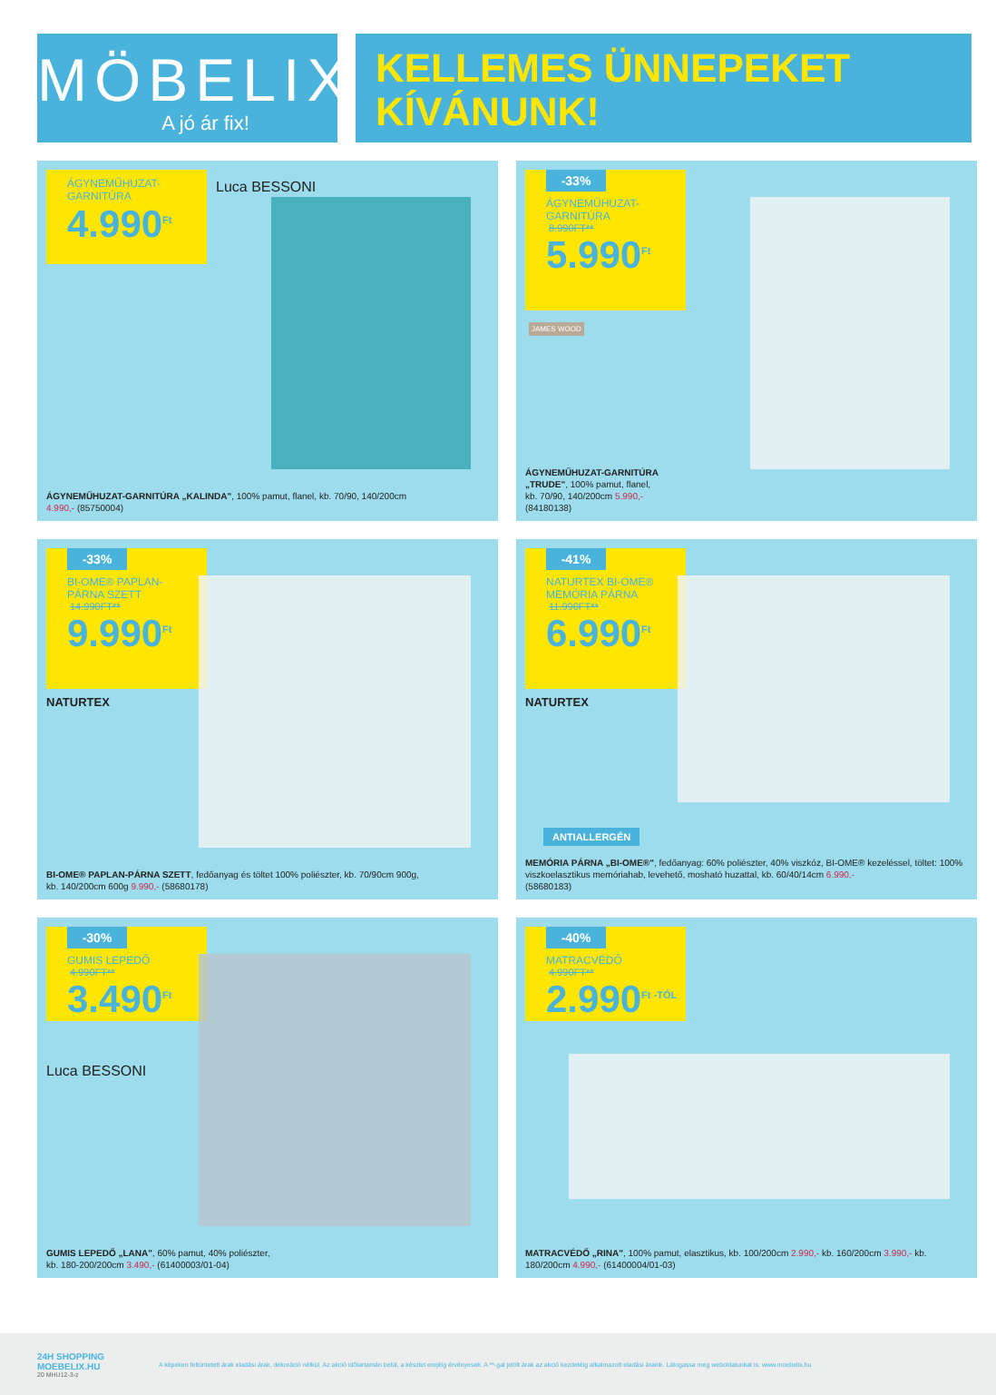MÖBELIX
A jó ár fix!
KELLEMES ÜNNEPEKET
KÍVÁNUNK!
ÁGYNEMŰHUZAT-
GARNITÚRA
4.990<sup>Ft</sup>
Luca BESSONI
ÁGYNEMŰHUZAT-GARNITÚRA „KALINDA", 100% pamut, flanel, kb. 70/90, 140/200cm
4.990,- (85750004)
-33%
ÁGYNEMŰHUZAT-
GARNITÚRA
8.990FT**
5.990<sup>Ft</sup>
JAMES WOOD
ÁGYNEMŰHUZAT-GARNITÚRA
„TRUDE", 100% pamut, flanel,
kb. 70/90, 140/200cm 5.990,-
(84180138)
-33%
BI-OME® PAPLAN-
PÁRNA SZETT
14.990FT**
9.990<sup>Ft</sup>
NATURTEX
BI-OME® PAPLAN-PÁRNA SZETT, fedőanyag és töltet 100% poliészter, kb. 70/90cm 900g,
kb. 140/200cm 600g 9.990,- (58680178)
-41%
NATURTEX BI-OME®
MEMÓRIA PÁRNA
11.990FT**
6.990<sup>Ft</sup>
NATURTEX
ANTIALLERGÉN
MEMÓRIA PÁRNA „BI-OME®", fedőanyag: 60% poliészter, 40% viszkóz, BI-OME® kezeléssel, töltet: 100% viszkoelasztikus memóriahab, levehető, mosható huzattal, kb. 60/40/14cm 6.990,-
(58680183)
-30%
GUMIS LEPEDŐ
4.990FT**
3.490<sup>Ft</sup>
Luca BESSONI
GUMIS LEPEDŐ „LANA", 60% pamut, 40% poliészter,
kb. 180-200/200cm 3.490,- (61400003/01-04)
-40%
MATRACVÉDŐ
4.990FT**
2.990<sup>Ft -TÓL</sup>
MATRACVÉDŐ „RINA", 100% pamut, elasztikus, kb. 100/200cm 2.990,- kb. 160/200cm 3.990,- kb. 180/200cm 4.990,- (61400004/01-03)
24H SHOPPING
MOEBELIX.HU
20 MHU12-3-z
A képeken feltüntetett árak eladási árak, dekoráció nélkül. Az akció időtartamán belül, a készlet erejéig érvényesek. A **-gal jelölt árak az akció kezdetéig alkalmazott eladási áraink. Látogassa meg weboldalunkat is: www.moebelix.hu